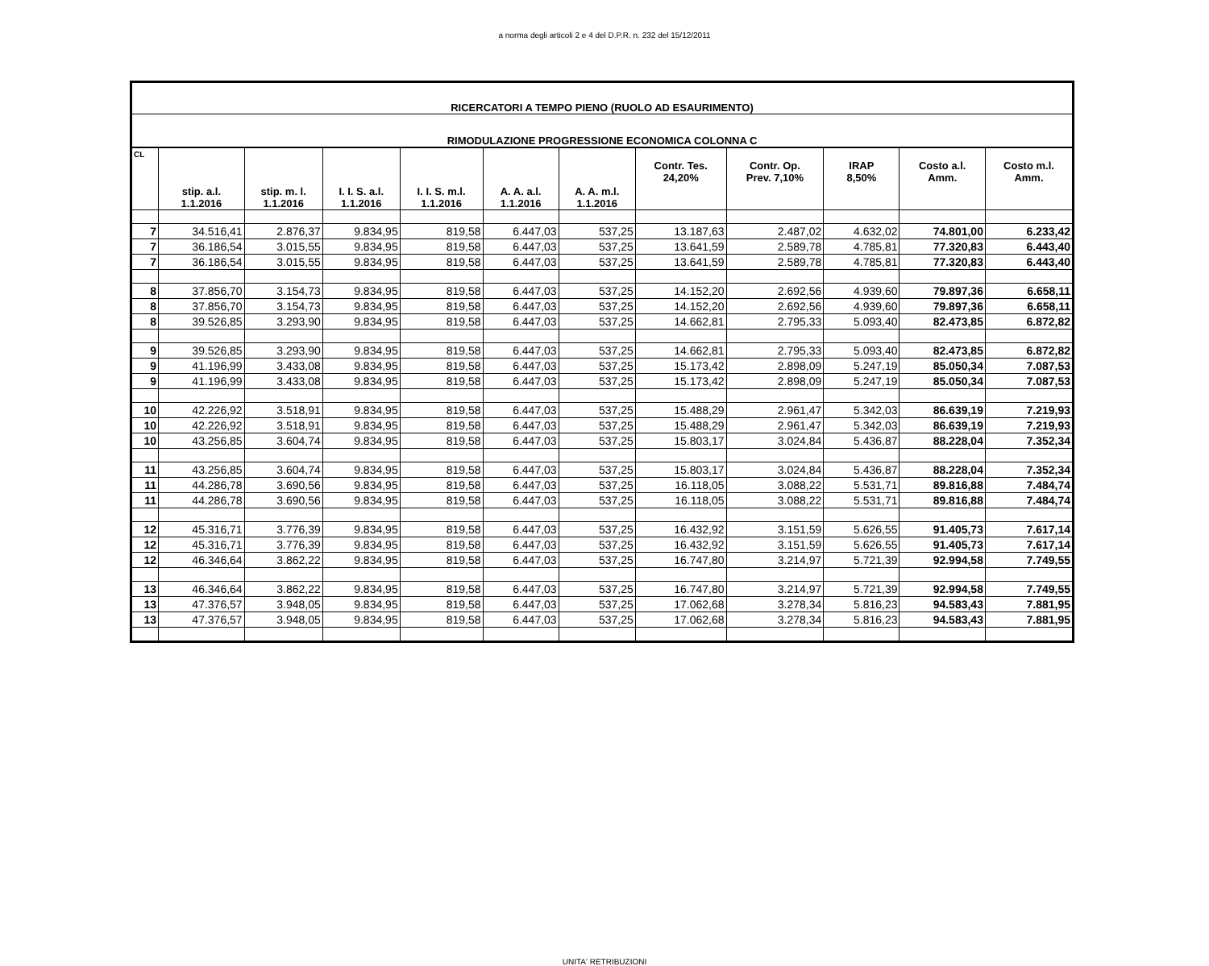a norma degli articoli 2 e 4 del D.P.R. n. 232 del 15/12/2011
| RICERCATORI A TEMPO PIENO (RUOLO AD ESAURIMENTO) | | | | | | | | | | | |
| --- | --- | --- | --- | --- | --- | --- | --- | --- | --- | --- | --- |
| RIMODULAZIONE PROGRESSIONE ECONOMICA COLONNA C | | | | | | | | | | | |
| CL | stip. a.l. 1.1.2016 | stip. m. l. 1.1.2016 | I. I. S. a.l. 1.1.2016 | I. I. S. m.l. 1.1.2016 | A. A. a.l. 1.1.2016 | A. A. m.l. 1.1.2016 | Contr. Tes. 24,20% | Contr. Op. Prev. 7,10% | IRAP 8,50% | Costo a.l. Amm. | Costo m.l. Amm. |
| 7 | 34.516,41 | 2.876,37 | 9.834,95 | 819,58 | 6.447,03 | 537,25 | 13.187,63 | 2.487,02 | 4.632,02 | 74.801,00 | 6.233,42 |
| 7 | 36.186,54 | 3.015,55 | 9.834,95 | 819,58 | 6.447,03 | 537,25 | 13.641,59 | 2.589,78 | 4.785,81 | 77.320,83 | 6.443,40 |
| 7 | 36.186,54 | 3.015,55 | 9.834,95 | 819,58 | 6.447,03 | 537,25 | 13.641,59 | 2.589,78 | 4.785,81 | 77.320,83 | 6.443,40 |
| 8 | 37.856,70 | 3.154,73 | 9.834,95 | 819,58 | 6.447,03 | 537,25 | 14.152,20 | 2.692,56 | 4.939,60 | 79.897,36 | 6.658,11 |
| 8 | 37.856,70 | 3.154,73 | 9.834,95 | 819,58 | 6.447,03 | 537,25 | 14.152,20 | 2.692,56 | 4.939,60 | 79.897,36 | 6.658,11 |
| 8 | 39.526,85 | 3.293,90 | 9.834,95 | 819,58 | 6.447,03 | 537,25 | 14.662,81 | 2.795,33 | 5.093,40 | 82.473,85 | 6.872,82 |
| 9 | 39.526,85 | 3.293,90 | 9.834,95 | 819,58 | 6.447,03 | 537,25 | 14.662,81 | 2.795,33 | 5.093,40 | 82.473,85 | 6.872,82 |
| 9 | 41.196,99 | 3.433,08 | 9.834,95 | 819,58 | 6.447,03 | 537,25 | 15.173,42 | 2.898,09 | 5.247,19 | 85.050,34 | 7.087,53 |
| 9 | 41.196,99 | 3.433,08 | 9.834,95 | 819,58 | 6.447,03 | 537,25 | 15.173,42 | 2.898,09 | 5.247,19 | 85.050,34 | 7.087,53 |
| 10 | 42.226,92 | 3.518,91 | 9.834,95 | 819,58 | 6.447,03 | 537,25 | 15.488,29 | 2.961,47 | 5.342,03 | 86.639,19 | 7.219,93 |
| 10 | 42.226,92 | 3.518,91 | 9.834,95 | 819,58 | 6.447,03 | 537,25 | 15.488,29 | 2.961,47 | 5.342,03 | 86.639,19 | 7.219,93 |
| 10 | 43.256,85 | 3.604,74 | 9.834,95 | 819,58 | 6.447,03 | 537,25 | 15.803,17 | 3.024,84 | 5.436,87 | 88.228,04 | 7.352,34 |
| 11 | 43.256,85 | 3.604,74 | 9.834,95 | 819,58 | 6.447,03 | 537,25 | 15.803,17 | 3.024,84 | 5.436,87 | 88.228,04 | 7.352,34 |
| 11 | 44.286,78 | 3.690,56 | 9.834,95 | 819,58 | 6.447,03 | 537,25 | 16.118,05 | 3.088,22 | 5.531,71 | 89.816,88 | 7.484,74 |
| 11 | 44.286,78 | 3.690,56 | 9.834,95 | 819,58 | 6.447,03 | 537,25 | 16.118,05 | 3.088,22 | 5.531,71 | 89.816,88 | 7.484,74 |
| 12 | 45.316,71 | 3.776,39 | 9.834,95 | 819,58 | 6.447,03 | 537,25 | 16.432,92 | 3.151,59 | 5.626,55 | 91.405,73 | 7.617,14 |
| 12 | 45.316,71 | 3.776,39 | 9.834,95 | 819,58 | 6.447,03 | 537,25 | 16.432,92 | 3.151,59 | 5.626,55 | 91.405,73 | 7.617,14 |
| 12 | 46.346,64 | 3.862,22 | 9.834,95 | 819,58 | 6.447,03 | 537,25 | 16.747,80 | 3.214,97 | 5.721,39 | 92.994,58 | 7.749,55 |
| 13 | 46.346,64 | 3.862,22 | 9.834,95 | 819,58 | 6.447,03 | 537,25 | 16.747,80 | 3.214,97 | 5.721,39 | 92.994,58 | 7.749,55 |
| 13 | 47.376,57 | 3.948,05 | 9.834,95 | 819,58 | 6.447,03 | 537,25 | 17.062,68 | 3.278,34 | 5.816,23 | 94.583,43 | 7.881,95 |
| 13 | 47.376,57 | 3.948,05 | 9.834,95 | 819,58 | 6.447,03 | 537,25 | 17.062,68 | 3.278,34 | 5.816,23 | 94.583,43 | 7.881,95 |
UNITA' RETRIBUZIONI